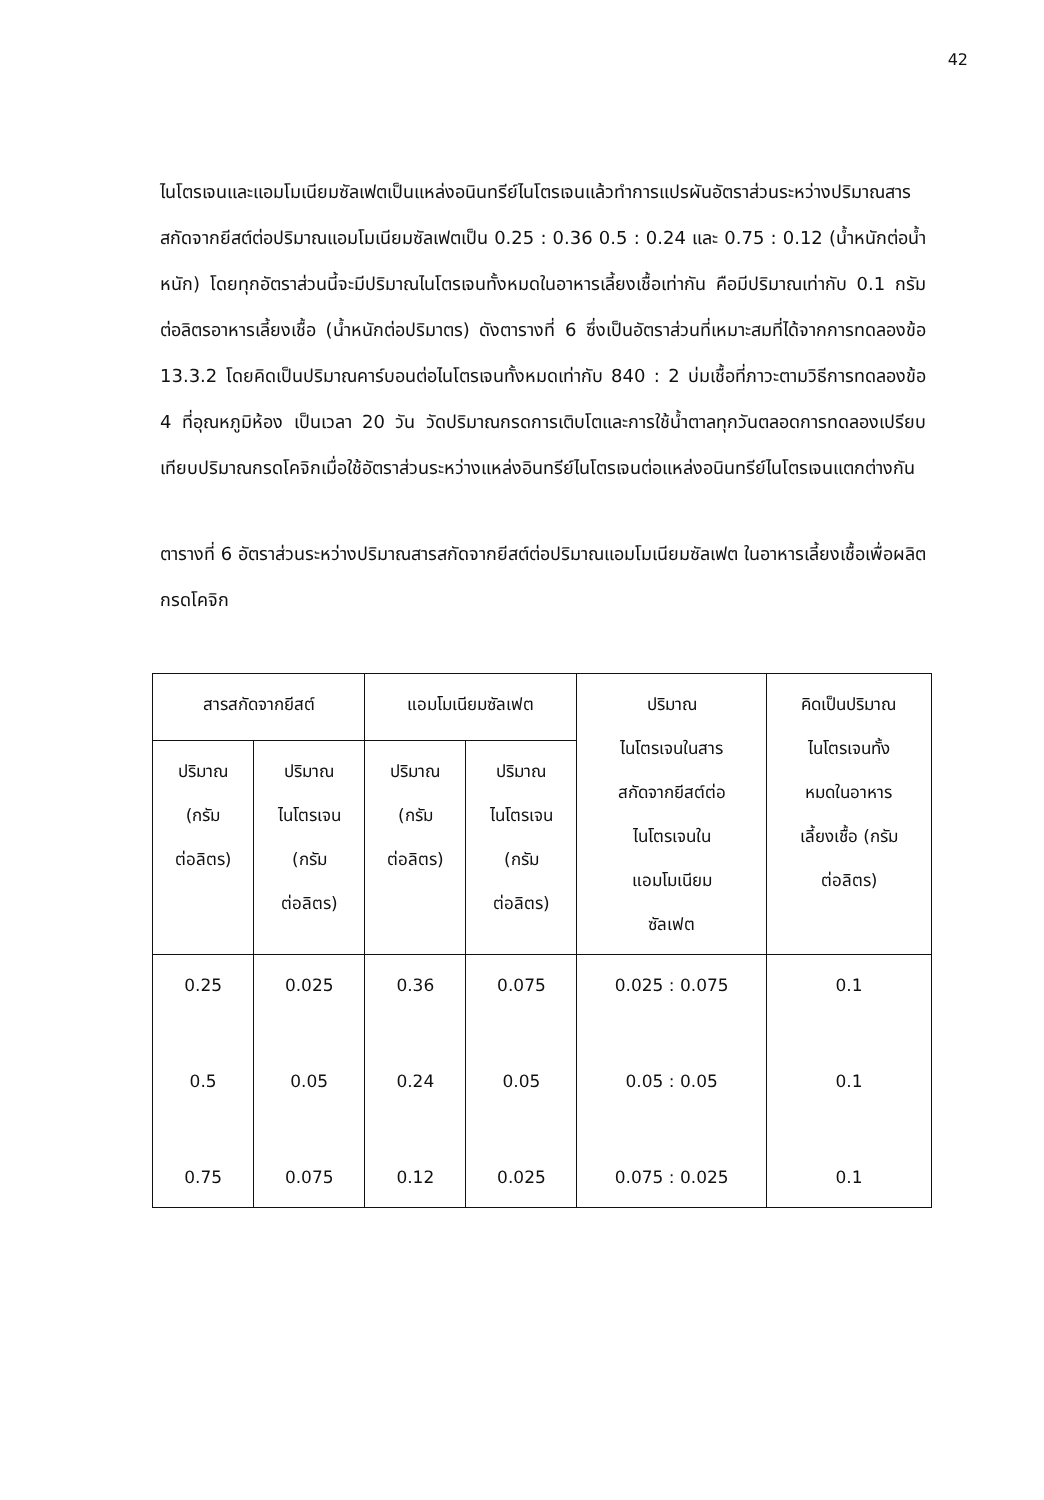42
ไนโตรเจนและแอมโมเนียมซัลเฟตเป็นแหล่งอนินทรีย์ไนโตรเจนแล้วทำการแปรผันอัตราส่วนระหว่างปริมาณสารสกัดจากยีสต์ต่อปริมาณแอมโมเนียมซัลเฟตเป็น 0.25 : 0.36 0.5 : 0.24 และ 0.75 : 0.12 (น้ำหนักต่อน้ำหนัก) โดยทุกอัตราส่วนนี้จะมีปริมาณไนโตรเจนทั้งหมดในอาหารเลี้ยงเชื้อเท่ากัน คือมีปริมาณเท่ากับ 0.1 กรัมต่อลิตรอาหารเลี้ยงเชื้อ (น้ำหนักต่อปริมาตร) ดังตารางที่ 6 ซึ่งเป็นอัตราส่วนที่เหมาะสมที่ได้จากการทดลองข้อ 13.3.2 โดยคิดเป็นปริมาณคาร์บอนต่อไนโตรเจนทั้งหมดเท่ากับ 840 : 2 บ่มเชื้อที่ภาวะตามวิธีการทดลองข้อ 4 ที่อุณหภูมิห้อง เป็นเวลา 20 วัน วัดปริมาณกรดการเติบโตและการใช้น้ำตาลทุกวันตลอดการทดลองเปรียบเทียบปริมาณกรดโคจิกเมื่อใช้อัตราส่วนระหว่างแหล่งอินทรีย์ไนโตรเจนต่อแหล่งอนินทรีย์ไนโตรเจนแตกต่างกัน
ตารางที่ 6 อัตราส่วนระหว่างปริมาณสารสกัดจากยีสต์ต่อปริมาณแอมโมเนียมซัลเฟต ในอาหารเลี้ยงเชื้อเพื่อผลิตกรดโคจิก
| สารสกัดจากยีสต์ | | แอมโมเนียมซัลเฟต | | ปริมาณ ไนโตรเจนในสาร สกัดจากยีสต์ต่อ ไนโตรเจนใน แอมโมเนียม ซัลเฟต | คิดเป็นปริมาณ ไนโตรเจนทั้ง หมดในอาหาร เลี้ยงเชื้อ (กรัม ต่อลิตร) |
| --- | --- | --- | --- | --- | --- |
| ปริมาณ (กรัม ต่อลิตร) | ปริมาณ ไนโตรเจน (กรัม ต่อลิตร) | ปริมาณ (กรัม ต่อลิตร) | ปริมาณ ไนโตรเจน (กรัม ต่อลิตร) | | |
| 0.25 | 0.025 | 0.36 | 0.075 | 0.025 : 0.075 | 0.1 |
| 0.5 | 0.05 | 0.24 | 0.05 | 0.05 : 0.05 | 0.1 |
| 0.75 | 0.075 | 0.12 | 0.025 | 0.075 : 0.025 | 0.1 |